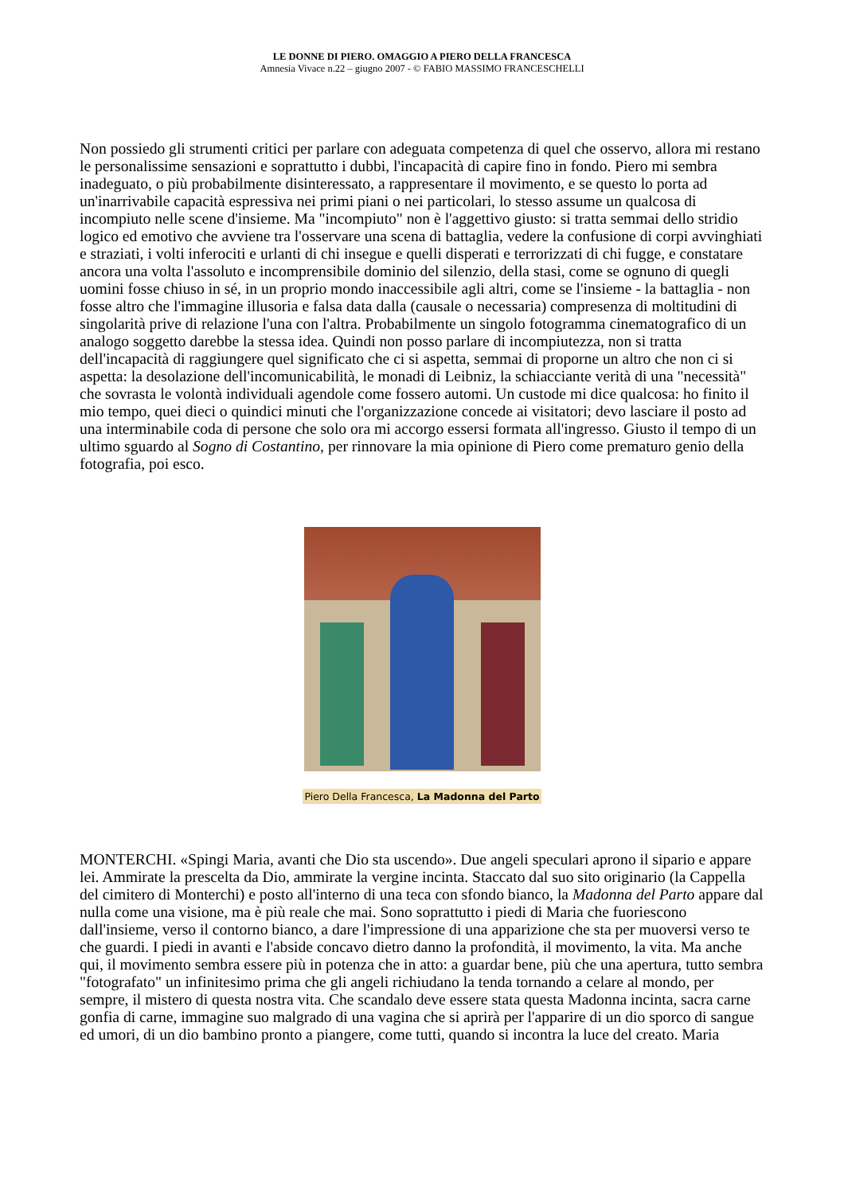LE DONNE DI PIERO. OMAGGIO A PIERO DELLA FRANCESCA
Amnesia Vivace n.22 – giugno 2007 - © FABIO MASSIMO FRANCESCHELLI
Non possiedo gli strumenti critici per parlare con adeguata competenza di quel che osservo, allora mi restano le personalissime sensazioni e soprattutto i dubbi, l'incapacità di capire fino in fondo. Piero mi sembra inadeguato, o più probabilmente disinteressato, a rappresentare il movimento, e se questo lo porta ad un'inarrivabile capacità espressiva nei primi piani o nei particolari, lo stesso assume un qualcosa di incompiuto nelle scene d'insieme. Ma "incompiuto" non è l'aggettivo giusto: si tratta semmai dello stridio logico ed emotivo che avviene tra l'osservare una scena di battaglia, vedere la confusione di corpi avvinghiati e straziati, i volti inferociti e urlanti di chi insegue e quelli disperati e terrorizzati di chi fugge, e constatare ancora una volta l'assoluto e incomprensibile dominio del silenzio, della stasi, come se ognuno di quegli uomini fosse chiuso in sé, in un proprio mondo inaccessibile agli altri, come se l'insieme - la battaglia - non fosse altro che l'immagine illusoria e falsa data dalla (causale o necessaria) compresenza di moltitudini di singolarità prive di relazione l'una con l'altra. Probabilmente un singolo fotogramma cinematografico di un analogo soggetto darebbe la stessa idea. Quindi non posso parlare di incompiutezza, non si tratta dell'incapacità di raggiungere quel significato che ci si aspetta, semmai di proporne un altro che non ci si aspetta: la desolazione dell'incomunicabilità, le monadi di Leibniz, la schiacciante verità di una "necessità" che sovrasta le volontà individuali agendole come fossero automi. Un custode mi dice qualcosa: ho finito il mio tempo, quei dieci o quindici minuti che l'organizzazione concede ai visitatori; devo lasciare il posto ad una interminabile coda di persone che solo ora mi accorgo essersi formata all'ingresso. Giusto il tempo di un ultimo sguardo al Sogno di Costantino, per rinnovare la mia opinione di Piero come prematuro genio della fotografia, poi esco.
Piero Della Francesca, La Madonna del Parto
MONTERCHI. «Spingi Maria, avanti che Dio sta uscendo». Due angeli speculari aprono il sipario e appare lei. Ammirate la prescelta da Dio, ammirate la vergine incinta. Staccato dal suo sito originario (la Cappella del cimitero di Monterchi) e posto all'interno di una teca con sfondo bianco, la Madonna del Parto appare dal nulla come una visione, ma è più reale che mai. Sono soprattutto i piedi di Maria che fuoriescono dall'insieme, verso il contorno bianco, a dare l'impressione di una apparizione che sta per muoversi verso te che guardi. I piedi in avanti e l'abside concavo dietro danno la profondità, il movimento, la vita. Ma anche qui, il movimento sembra essere più in potenza che in atto: a guardar bene, più che una apertura, tutto sembra "fotografato" un infinitesimo prima che gli angeli richiudano la tenda tornando a celare al mondo, per sempre, il mistero di questa nostra vita. Che scandalo deve essere stata questa Madonna incinta, sacra carne gonfia di carne, immagine suo malgrado di una vagina che si aprirà per l'apparire di un dio sporco di sangue ed umori, di un dio bambino pronto a piangere, come tutti, quando si incontra la luce del creato. Maria